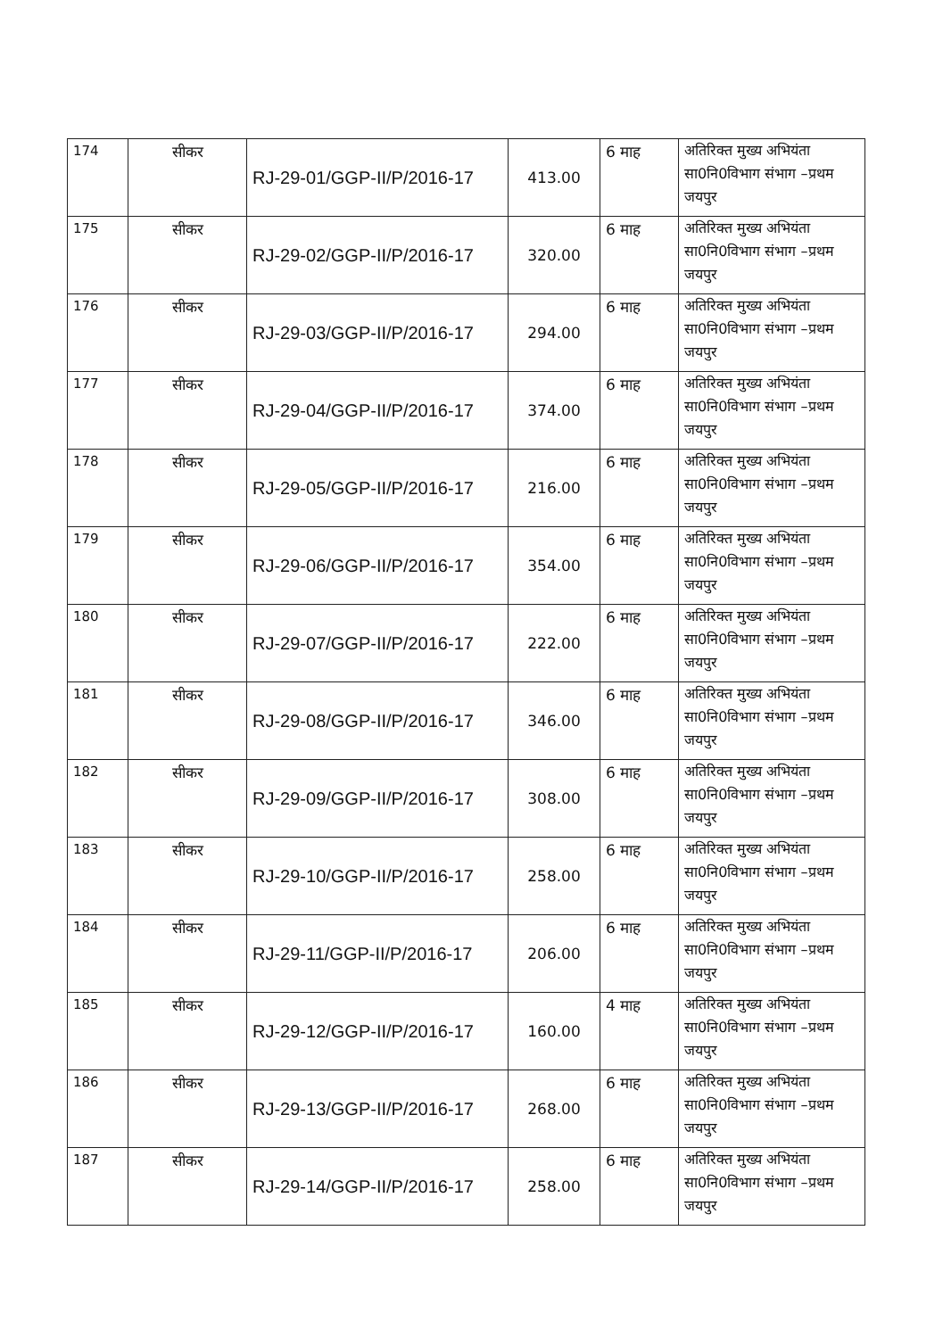| 174 | सीकर | RJ-29-01/GGP-II/P/2016-17 | 413.00 | 6 माह | अतिरिक्त मुख्य अभियंता सा0नि0विभाग संभाग –प्रथम जयपुर |
| 175 | सीकर | RJ-29-02/GGP-II/P/2016-17 | 320.00 | 6 माह | अतिरिक्त मुख्य अभियंता सा0नि0विभाग संभाग –प्रथम जयपुर |
| 176 | सीकर | RJ-29-03/GGP-II/P/2016-17 | 294.00 | 6 माह | अतिरिक्त मुख्य अभियंता सा0नि0विभाग संभाग –प्रथम जयपुर |
| 177 | सीकर | RJ-29-04/GGP-II/P/2016-17 | 374.00 | 6 माह | अतिरिक्त मुख्य अभियंता सा0नि0विभाग संभाग –प्रथम जयपुर |
| 178 | सीकर | RJ-29-05/GGP-II/P/2016-17 | 216.00 | 6 माह | अतिरिक्त मुख्य अभियंता सा0नि0विभाग संभाग –प्रथम जयपुर |
| 179 | सीकर | RJ-29-06/GGP-II/P/2016-17 | 354.00 | 6 माह | अतिरिक्त मुख्य अभियंता सा0नि0विभाग संभाग –प्रथम जयपुर |
| 180 | सीकर | RJ-29-07/GGP-II/P/2016-17 | 222.00 | 6 माह | अतिरिक्त मुख्य अभियंता सा0नि0विभाग संभाग –प्रथम जयपुर |
| 181 | सीकर | RJ-29-08/GGP-II/P/2016-17 | 346.00 | 6 माह | अतिरिक्त मुख्य अभियंता सा0नि0विभाग संभाग –प्रथम जयपुर |
| 182 | सीकर | RJ-29-09/GGP-II/P/2016-17 | 308.00 | 6 माह | अतिरिक्त मुख्य अभियंता सा0नि0विभाग संभाग –प्रथम जयपुर |
| 183 | सीकर | RJ-29-10/GGP-II/P/2016-17 | 258.00 | 6 माह | अतिरिक्त मुख्य अभियंता सा0नि0विभाग संभाग –प्रथम जयपुर |
| 184 | सीकर | RJ-29-11/GGP-II/P/2016-17 | 206.00 | 6 माह | अतिरिक्त मुख्य अभियंता सा0नि0विभाग संभाग –प्रथम जयपुर |
| 185 | सीकर | RJ-29-12/GGP-II/P/2016-17 | 160.00 | 4 माह | अतिरिक्त मुख्य अभियंता सा0नि0विभाग संभाग –प्रथम जयपुर |
| 186 | सीकर | RJ-29-13/GGP-II/P/2016-17 | 268.00 | 6 माह | अतिरिक्त मुख्य अभियंता सा0नि0विभाग संभाग –प्रथम जयपुर |
| 187 | सीकर | RJ-29-14/GGP-II/P/2016-17 | 258.00 | 6 माह | अतिरिक्त मुख्य अभियंता सा0नि0विभाग संभाग –प्रथम जयपुर |